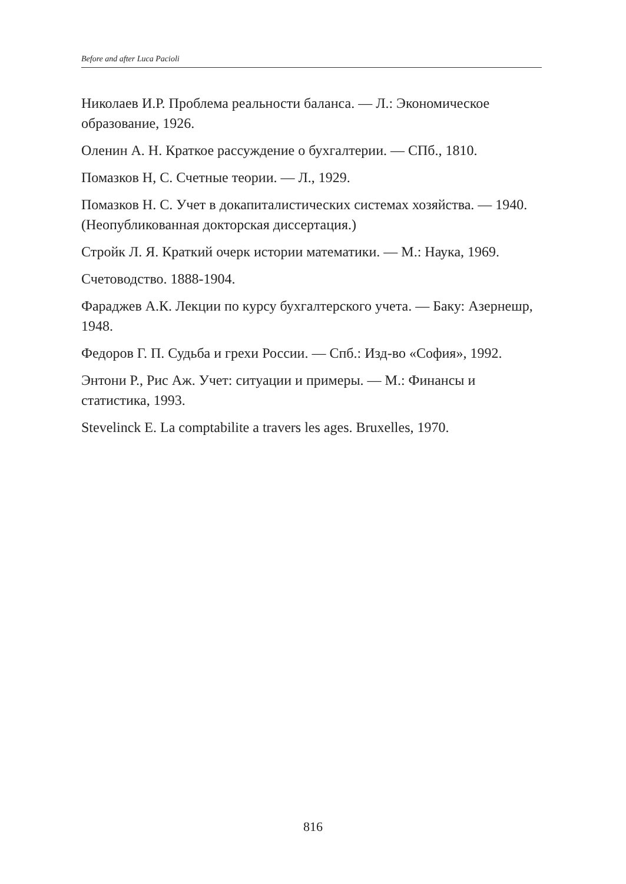Before and after Luca Pacioli
Николаев И.Р. Проблема реальности баланса. — Л.: Экономическое образование, 1926.
Оленин А. Н. Краткое рассуждение о бухгалтерии. — СПб., 1810.
Помазков Н, С. Счетные теории. — Л., 1929.
Помазков Н. С. Учет в докапиталистических системах хозяйства. — 1940. (Неопубликованная докторская диссертация.)
Стройк Л. Я. Краткий очерк истории математики. — М.: Наука, 1969.
Счетоводство. 1888-1904.
Фараджев А.К. Лекции по курсу бухгалтерского учета. — Баку: Азернешр, 1948.
Федоров Г. П. Судьба и грехи России. — Спб.: Изд-во «София», 1992.
Энтони Р., Рис Аж. Учет: ситуации и примеры. — М.: Финансы и статистика, 1993.
Stevelinck E. La comptabilite a travers les ages. Bruxelles, 1970.
816